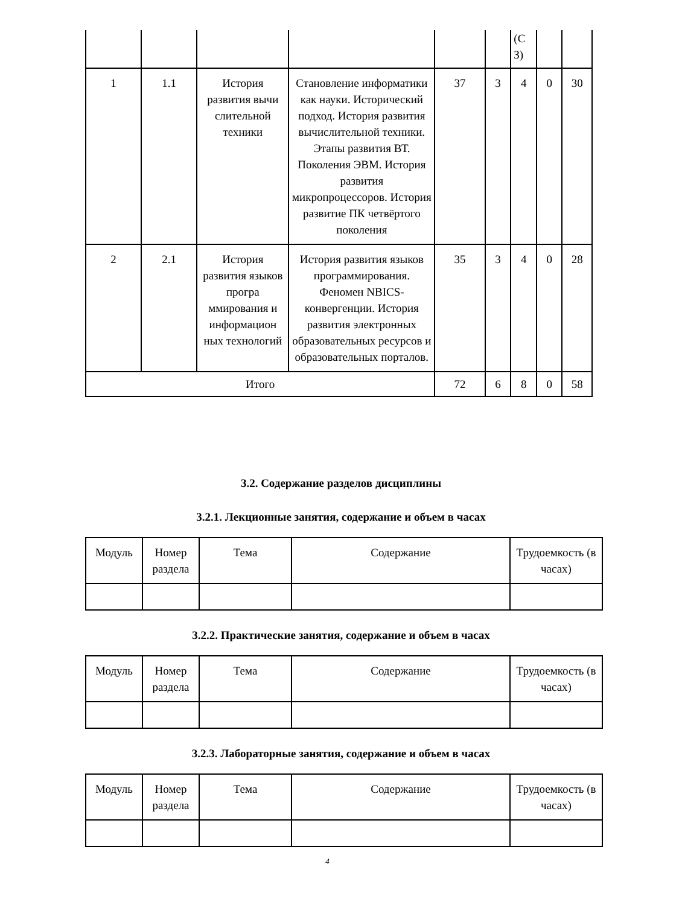| | | | | | | (С З) | | |
| 1 | 1.1 | История развития вычи слительной техники | Становление информатики как науки. Исторический подход. История развития вычислительной техники. Этапы развития ВТ. Поколения ЭВМ. История развития микропроцессоров. История развитие ПК четвёртого поколения | 37 | 3 | 4 | 0 | 30 |
| 2 | 2.1 | История развития языков програ ммирования и информацион ных технологий | История развития языков программирования. Феномен NBICS-конвергенции. История развития электронных образовательных ресурсов и образовательных порталов. | 35 | 3 | 4 | 0 | 28 |
| Итого | | | | 72 | 6 | 8 | 0 | 58 |
3.2. Содержание разделов дисциплины
3.2.1. Лекционные занятия, содержание и объем в часах
| Модуль | Номер раздела | Тема | Содержание | Трудоемкость (в часах) |
3.2.2. Практические занятия, содержание и объем в часах
| Модуль | Номер раздела | Тема | Содержание | Трудоемкость (в часах) |
3.2.3. Лабораторные занятия, содержание и объем в часах
| Модуль | Номер раздела | Тема | Содержание | Трудоемкость (в часах) |
4